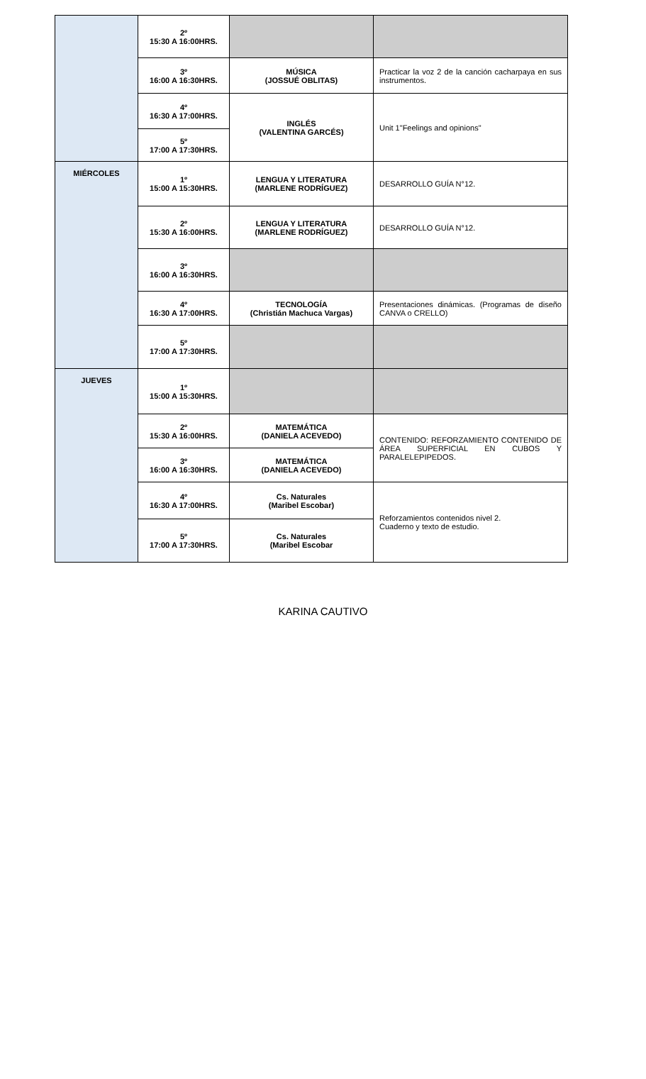| | 2º 15:30 A 16:00HRS. | | |
| | 3º 16:00 A 16:30HRS. | MÚSICA (JOSSUÉ OBLITAS) | Practicar la voz 2 de la canción cacharpaya en sus instrumentos. |
| | 4º 16:30 A 17:00HRS. | INGLÉS (VALENTINA GARCÉS) | Unit 1"Feelings and opinions" |
| | 5º 17:00 A 17:30HRS. | | |
| MIÉRCOLES | 1º 15:00 A 15:30HRS. | LENGUA Y LITERATURA (MARLENE RODRÍGUEZ) | DESARROLLO GUÍA N°12. |
| | 2º 15:30 A 16:00HRS. | LENGUA Y LITERATURA (MARLENE RODRÍGUEZ) | DESARROLLO GUÍA N°12. |
| | 3º 16:00 A 16:30HRS. | | |
| | 4º 16:30 A 17:00HRS. | TECNOLOGÍA (Christián Machuca Vargas) | Presentaciones dinámicas. (Programas de diseño CANVA o CRELLO) |
| | 5º 17:00 A 17:30HRS. | | |
| JUEVES | 1º 15:00 A 15:30HRS. | | |
| | 2º 15:30 A 16:00HRS. | MATEMÁTICA (DANIELA ACEVEDO) | CONTENIDO: REFORZAMIENTO CONTENIDO DE ÁREA SUPERFICIAL EN CUBOS Y PARALELEPIPEDOS. |
| | 3º 16:00 A 16:30HRS. | MATEMÁTICA (DANIELA ACEVEDO) | |
| | 4º 16:30 A 17:00HRS. | Cs. Naturales (Maribel Escobar) | Reforzamientos contenidos nivel 2. Cuaderno y texto de estudio. |
| | 5º 17:00 A 17:30HRS. | Cs. Naturales (Maribel Escobar | |
KARINA CAUTIVO